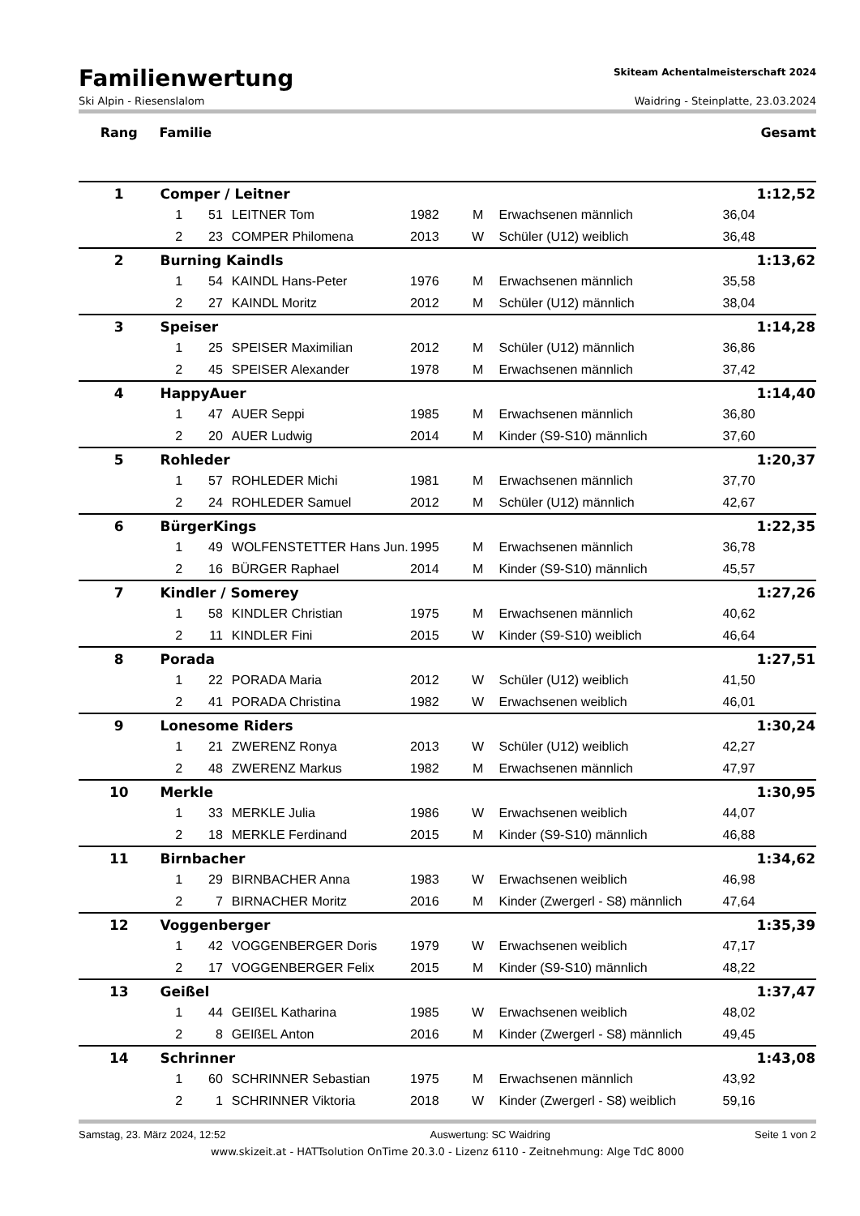Familienwertung
Skiteam Achentalmeisterschaft 2024
Ski Alpin - Riesenslalom Waidring - Steinplatte, 23.03.2024
| Rang | Familie | | | | | | | Gesamt |
| --- | --- | --- | --- | --- | --- | --- | --- | --- |
| 1 | Comper / Leitner | | | | | | | 1:12,52 |
| | 1 | 51 | LEITNER Tom | 1982 | M | Erwachsenen männlich | 36,04 | |
| | 2 | 23 | COMPER Philomena | 2013 | W | Schüler (U12) weiblich | 36,48 | |
| 2 | Burning Kaindls | | | | | | | 1:13,62 |
| | 1 | 54 | KAINDL Hans-Peter | 1976 | M | Erwachsenen männlich | 35,58 | |
| | 2 | 27 | KAINDL Moritz | 2012 | M | Schüler (U12) männlich | 38,04 | |
| 3 | Speiser | | | | | | | 1:14,28 |
| | 1 | 25 | SPEISER Maximilian | 2012 | M | Schüler (U12) männlich | 36,86 | |
| | 2 | 45 | SPEISER Alexander | 1978 | M | Erwachsenen männlich | 37,42 | |
| 4 | HappyAuer | | | | | | | 1:14,40 |
| | 1 | 47 | AUER Seppi | 1985 | M | Erwachsenen männlich | 36,80 | |
| | 2 | 20 | AUER Ludwig | 2014 | M | Kinder (S9-S10) männlich | 37,60 | |
| 5 | Rohleder | | | | | | | 1:20,37 |
| | 1 | 57 | ROHLEDER Michi | 1981 | M | Erwachsenen männlich | 37,70 | |
| | 2 | 24 | ROHLEDER Samuel | 2012 | M | Schüler (U12) männlich | 42,67 | |
| 6 | BürgerKings | | | | | | | 1:22,35 |
| | 1 | 49 | WOLFENSTETTER Hans Jun. | 1995 | M | Erwachsenen männlich | 36,78 | |
| | 2 | 16 | BÜRGER Raphael | 2014 | M | Kinder (S9-S10) männlich | 45,57 | |
| 7 | Kindler / Somerey | | | | | | | 1:27,26 |
| | 1 | 58 | KINDLER Christian | 1975 | M | Erwachsenen männlich | 40,62 | |
| | 2 | 11 | KINDLER Fini | 2015 | W | Kinder (S9-S10) weiblich | 46,64 | |
| 8 | Porada | | | | | | | 1:27,51 |
| | 1 | 22 | PORADA Maria | 2012 | W | Schüler (U12) weiblich | 41,50 | |
| | 2 | 41 | PORADA Christina | 1982 | W | Erwachsenen weiblich | 46,01 | |
| 9 | Lonesome Riders | | | | | | | 1:30,24 |
| | 1 | 21 | ZWERENZ Ronya | 2013 | W | Schüler (U12) weiblich | 42,27 | |
| | 2 | 48 | ZWERENZ Markus | 1982 | M | Erwachsenen männlich | 47,97 | |
| 10 | Merkle | | | | | | | 1:30,95 |
| | 1 | 33 | MERKLE Julia | 1986 | W | Erwachsenen weiblich | 44,07 | |
| | 2 | 18 | MERKLE Ferdinand | 2015 | M | Kinder (S9-S10) männlich | 46,88 | |
| 11 | Birnbacher | | | | | | | 1:34,62 |
| | 1 | 29 | BIRNBACHER Anna | 1983 | W | Erwachsenen weiblich | 46,98 | |
| | 2 | 7 | BIRNACHER Moritz | 2016 | M | Kinder (Zwergerl - S8) männlich | 47,64 | |
| 12 | Voggenberger | | | | | | | 1:35,39 |
| | 1 | 42 | VOGGENBERGER Doris | 1979 | W | Erwachsenen weiblich | 47,17 | |
| | 2 | 17 | VOGGENBERGER Felix | 2015 | M | Kinder (S9-S10) männlich | 48,22 | |
| 13 | Geißel | | | | | | | 1:37,47 |
| | 1 | 44 | GEIßEL Katharina | 1985 | W | Erwachsenen weiblich | 48,02 | |
| | 2 | 8 | GEIßEL Anton | 2016 | M | Kinder (Zwergerl - S8) männlich | 49,45 | |
| 14 | Schrinner | | | | | | | 1:43,08 |
| | 1 | 60 | SCHRINNER Sebastian | 1975 | M | Erwachsenen männlich | 43,92 | |
| | 2 | 1 | SCHRINNER Viktoria | 2018 | W | Kinder (Zwergerl - S8) weiblich | 59,16 | |
Samstag, 23. März 2024, 12:52 Auswertung: SC Waidring Seite 1 von 2
www.skizeit.at - HATTsolution OnTime 20.3.0 - Lizenz 6110 - Zeitnehmung: Alge TdC 8000